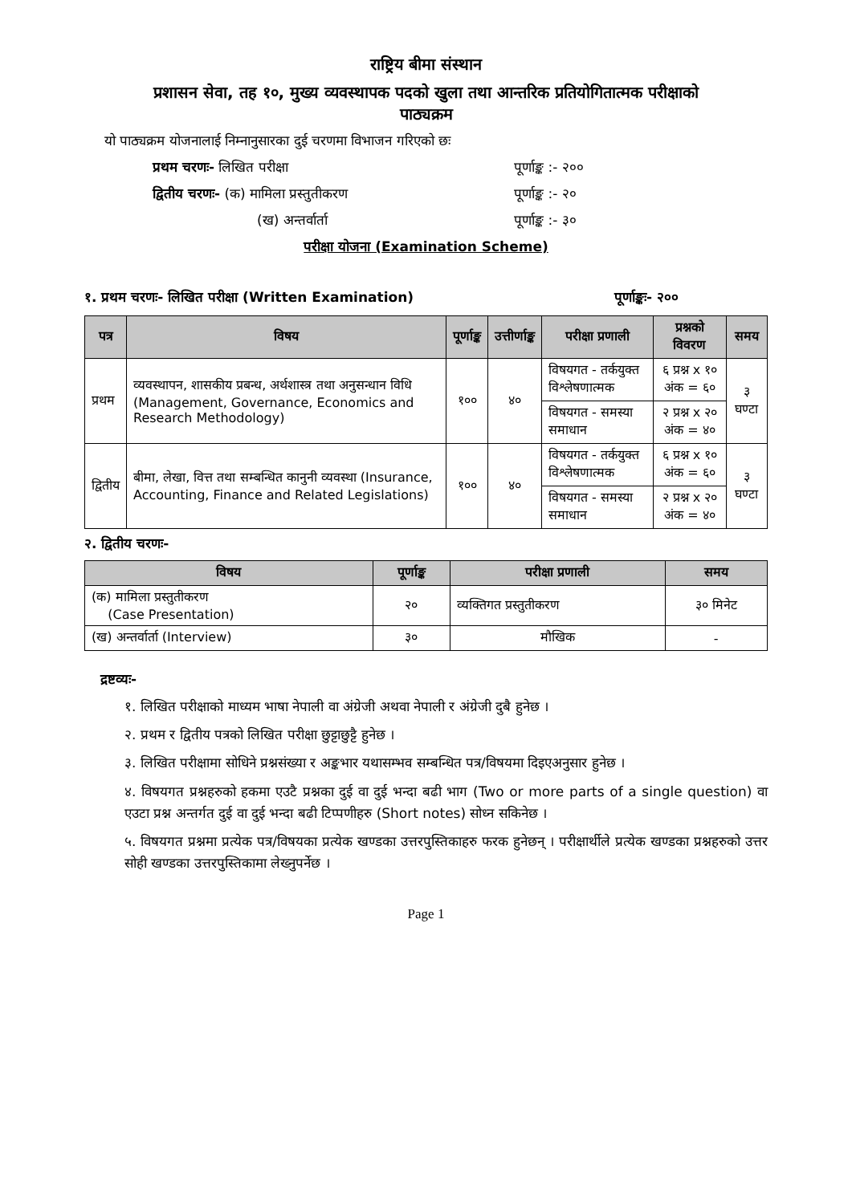राष्ट्रिय बीमा संस्थान
प्रशासन सेवा, तह १०, मुख्य व्यवस्थापक पदको खुला तथा आन्तरिक प्रतियोगितात्मक परीक्षाको
पाठ्यक्रम
यो पाठ्यक्रम योजनालाई निम्नानुसारका दुई चरणमा विभाजन गरिएको छः
प्रथम चरणः- लिखित परीक्षा पूर्णाङ्क :- २००
द्वितीय चरणः- (क) मामिला प्रस्तुतीकरण पूर्णाङ्क :- २०
(ख) अन्तर्वार्ता पूर्णाङ्क :- ३०
परीक्षा योजना (Examination Scheme)
१. प्रथम चरणः- लिखित परीक्षा (Written Examination) पूर्णाङ्कः- २००
| पत्र | विषय | पूर्णाङ्क | उत्तीर्णाङ्क | परीक्षा प्रणाली | प्रश्नको विवरण | समय |
| --- | --- | --- | --- | --- | --- | --- |
| प्रथम | व्यवस्थापन, शासकीय प्रबन्ध, अर्थशास्त्र तथा अनुसन्धान विधि (Management, Governance, Economics and Research Methodology) | १०० | ४० | विषयगत - तर्कयुक्त विश्लेषणात्मक | ६ प्रश्न x १० अंक = ६० | ३ घण्टा |
| | | | | विषयगत - समस्या समाधान | २ प्रश्न x २० अंक = ४० | |
| द्वितीय | बीमा, लेखा, वित्त तथा सम्बन्धित कानुनी व्यवस्था (Insurance, Accounting, Finance and Related Legislations) | १०० | ४० | विषयगत - तर्कयुक्त विश्लेषणात्मक | ६ प्रश्न x १० अंक = ६० | ३ घण्टा |
| | | | | विषयगत - समस्या समाधान | २ प्रश्न x २० अंक = ४० | |
२. द्वितीय चरणः-
| विषय | पूर्णाङ्क | परीक्षा प्रणाली | समय |
| --- | --- | --- | --- |
| (क) मामिला प्रस्तुतीकरण (Case Presentation) | २० | व्यक्तिगत प्रस्तुतीकरण | ३० मिनेट |
| (ख) अन्तर्वार्ता (Interview) | ३० | मौखिक | - |
द्रष्टव्यः-
१. लिखित परीक्षाको माध्यम भाषा नेपाली वा अंग्रेजी अथवा नेपाली र अंग्रेजी दुबै हुनेछ ।
२. प्रथम र द्वितीय पत्रको लिखित परीक्षा छुट्टाछुट्टै हुनेछ ।
३. लिखित परीक्षामा सोधिने प्रश्नसंख्या र अङ्कभार यथासम्भव सम्बन्धित पत्र/विषयमा दिइएअनुसार हुनेछ ।
४. विषयगत प्रश्नहरुको हकमा एउटै प्रश्नका दुई वा दुई भन्दा बढी भाग (Two or more parts of a single question) वा एउटा प्रश्न अन्तर्गत दुई वा दुई भन्दा बढी टिप्पणीहरु (Short notes) सोध्न सकिनेछ ।
५. विषयगत प्रश्नमा प्रत्येक पत्र/विषयका प्रत्येक खण्डका उत्तरपुस्तिकाहरु फरक हुनेछन् । परीक्षार्थीले प्रत्येक खण्डका प्रश्नहरुको उत्तर सोही खण्डका उत्तरपुस्तिकामा लेख्नुपर्नेछ ।
Page 1